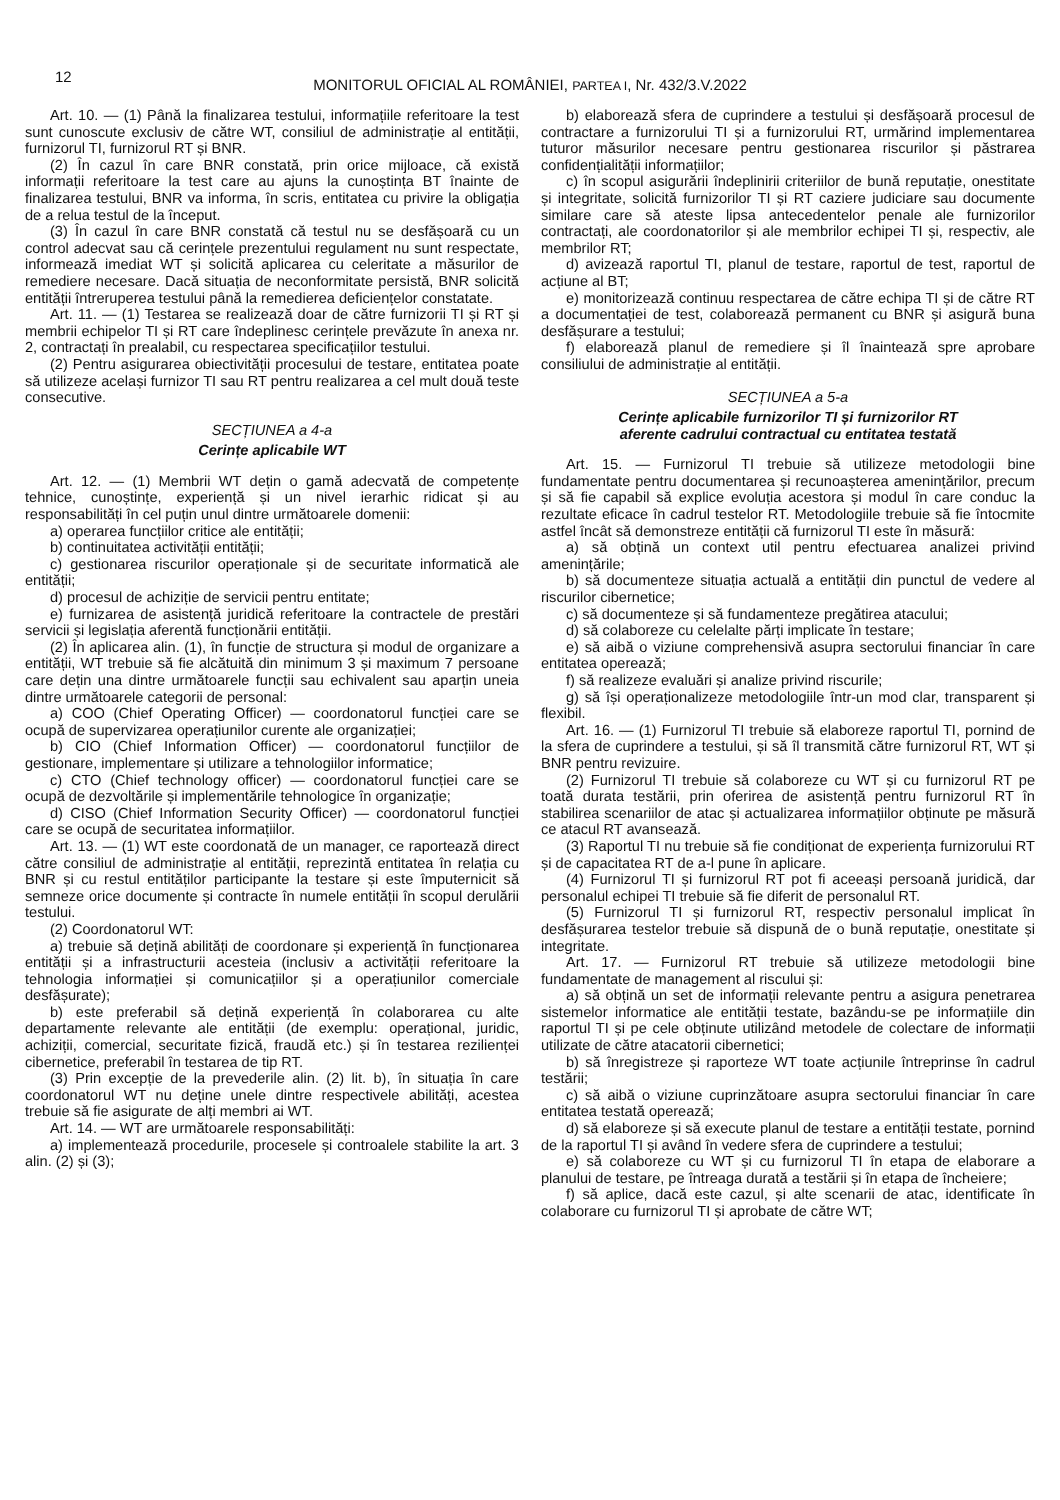12
MONITORUL OFICIAL AL ROMÂNIEI, PARTEA I, Nr. 432/3.V.2022
Art. 10. — (1) Până la finalizarea testului, informațiile referitoare la test sunt cunoscute exclusiv de către WT, consiliul de administrație al entității, furnizorul TI, furnizorul RT și BNR.
(2) În cazul în care BNR constată, prin orice mijloace, că există informații referitoare la test care au ajuns la cunoștința BT înainte de finalizarea testului, BNR va informa, în scris, entitatea cu privire la obligația de a relua testul de la început.
(3) În cazul în care BNR constată că testul nu se desfășoară cu un control adecvat sau că cerințele prezentului regulament nu sunt respectate, informează imediat WT și solicită aplicarea cu celeritate a măsurilor de remediere necesare. Dacă situația de neconformitate persistă, BNR solicită entității întreruperea testului până la remedierea deficiențelor constatate.
Art. 11. — (1) Testarea se realizează doar de către furnizorii TI și RT și membrii echipelor TI și RT care îndeplinesc cerințele prevăzute în anexa nr. 2, contractați în prealabil, cu respectarea specificațiilor testului.
(2) Pentru asigurarea obiectivității procesului de testare, entitatea poate să utilizeze același furnizor TI sau RT pentru realizarea a cel mult două teste consecutive.
SECȚIUNEA a 4-a
Cerințe aplicabile WT
Art. 12. — (1) Membrii WT dețin o gamă adecvată de competențe tehnice, cunoștințe, experiență și un nivel ierarhic ridicat și au responsabilități în cel puțin unul dintre următoarele domenii:
a) operarea funcțiilor critice ale entității;
b) continuitatea activității entității;
c) gestionarea riscurilor operaționale și de securitate informatică ale entității;
d) procesul de achiziție de servicii pentru entitate;
e) furnizarea de asistență juridică referitoare la contractele de prestări servicii și legislația aferentă funcționării entității.
(2) În aplicarea alin. (1), în funcție de structura și modul de organizare a entității, WT trebuie să fie alcătuită din minimum 3 și maximum 7 persoane care dețin una dintre următoarele funcții sau echivalent sau aparțin uneia dintre următoarele categorii de personal:
a) COO (Chief Operating Officer) — coordonatorul funcției care se ocupă de supervizarea operațiunilor curente ale organizației;
b) CIO (Chief Information Officer) — coordonatorul funcțiilor de gestionare, implementare și utilizare a tehnologiilor informatice;
c) CTO (Chief technology officer) — coordonatorul funcției care se ocupă de dezvoltările și implementările tehnologice în organizație;
d) CISO (Chief Information Security Officer) — coordonatorul funcției care se ocupă de securitatea informațiilor.
Art. 13. — (1) WT este coordonată de un manager, ce raportează direct către consiliul de administrație al entității, reprezintă entitatea în relația cu BNR și cu restul entităților participante la testare și este împuternicit să semneze orice documente și contracte în numele entității în scopul derulării testului.
(2) Coordonatorul WT:
a) trebuie să dețină abilități de coordonare și experiență în funcționarea entității și a infrastructurii acesteia (inclusiv a activității referitoare la tehnologia informației și comunicațiilor și a operațiunilor comerciale desfășurate);
b) este preferabil să dețină experiență în colaborarea cu alte departamente relevante ale entității (de exemplu: operațional, juridic, achiziții, comercial, securitate fizică, fraudă etc.) și în testarea rezilienței cibernetice, preferabil în testarea de tip RT.
(3) Prin excepție de la prevederile alin. (2) lit. b), în situația în care coordonatorul WT nu deține unele dintre respectivele abilități, acestea trebuie să fie asigurate de alți membri ai WT.
Art. 14. — WT are următoarele responsabilități:
a) implementează procedurile, procesele și controalele stabilite la art. 3 alin. (2) și (3);
b) elaborează sfera de cuprindere a testului și desfășoară procesul de contractare a furnizorului TI și a furnizorului RT, urmărind implementarea tuturor măsurilor necesare pentru gestionarea riscurilor și păstrarea confidențialității informațiilor;
c) în scopul asigurării îndeplinirii criteriilor de bună reputație, onestitate și integritate, solicită furnizorilor TI și RT caziere judiciare sau documente similare care să ateste lipsa antecedentelor penale ale furnizorilor contractați, ale coordonatorilor și ale membrilor echipei TI și, respectiv, ale membrilor RT;
d) avizează raportul TI, planul de testare, raportul de test, raportul de acțiune al BT;
e) monitorizează continuu respectarea de către echipa TI și de către RT a documentației de test, colaborează permanent cu BNR și asigură buna desfășurare a testului;
f) elaborează planul de remediere și îl înaintează spre aprobare consiliului de administrație al entității.
SECȚIUNEA a 5-a
Cerințe aplicabile furnizorilor TI și furnizorilor RT
aferente cadrului contractual cu entitatea testată
Art. 15. — Furnizorul TI trebuie să utilizeze metodologii bine fundamentate pentru documentarea și recunoașterea amenințărilor, precum și să fie capabil să explice evoluția acestora și modul în care conduc la rezultate eficace în cadrul testelor RT. Metodologiile trebuie să fie întocmite astfel încât să demonstreze entității că furnizorul TI este în măsură:
a) să obțină un context util pentru efectuarea analizei privind amenințările;
b) să documenteze situația actuală a entității din punctul de vedere al riscurilor cibernetice;
c) să documenteze și să fundamenteze pregătirea atacului;
d) să colaboreze cu celelalte părți implicate în testare;
e) să aibă o viziune comprehensivă asupra sectorului financiar în care entitatea operează;
f) să realizeze evaluări și analize privind riscurile;
g) să își operaționalizeze metodologiile într-un mod clar, transparent și flexibil.
Art. 16. — (1) Furnizorul TI trebuie să elaboreze raportul TI, pornind de la sfera de cuprindere a testului, și să îl transmită către furnizorul RT, WT și BNR pentru revizuire.
(2) Furnizorul TI trebuie să colaboreze cu WT și cu furnizorul RT pe toată durata testării, prin oferirea de asistență pentru furnizorul RT în stabilirea scenariilor de atac și actualizarea informațiilor obținute pe măsură ce atacul RT avansează.
(3) Raportul TI nu trebuie să fie condiționat de experiența furnizorului RT și de capacitatea RT de a-l pune în aplicare.
(4) Furnizorul TI și furnizorul RT pot fi aceeași persoană juridică, dar personalul echipei TI trebuie să fie diferit de personalul RT.
(5) Furnizorul TI și furnizorul RT, respectiv personalul implicat în desfășurarea testelor trebuie să dispună de o bună reputație, onestitate și integritate.
Art. 17. — Furnizorul RT trebuie să utilizeze metodologii bine fundamentate de management al riscului și:
a) să obțină un set de informații relevante pentru a asigura penetrarea sistemelor informatice ale entității testate, bazându-se pe informațiile din raportul TI și pe cele obținute utilizând metodele de colectare de informații utilizate de către atacatorii cibernetici;
b) să înregistreze și raporteze WT toate acțiunile întreprinse în cadrul testării;
c) să aibă o viziune cuprinzătoare asupra sectorului financiar în care entitatea testată operează;
d) să elaboreze și să execute planul de testare a entității testate, pornind de la raportul TI și având în vedere sfera de cuprindere a testului;
e) să colaboreze cu WT și cu furnizorul TI în etapa de elaborare a planului de testare, pe întreaga durată a testării și în etapa de încheiere;
f) să aplice, dacă este cazul, și alte scenarii de atac, identificate în colaborare cu furnizorul TI și aprobate de către WT;